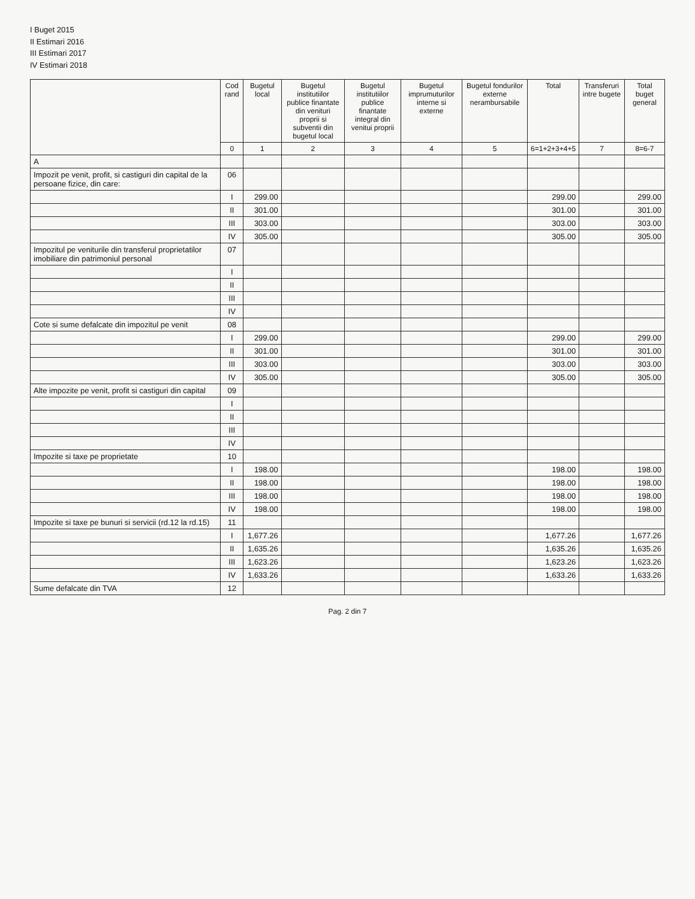I Buget 2015
II Estimari 2016
III Estimari 2017
IV Estimari 2018
| | Cod rand | Bugetul local | Bugetul institutiilor publice finantate din venituri proprii si subventii din bugetul local | Bugetul institutiilor publice finantate integral din venitui proprii | Bugetul imprumuturilor interne si externe | Bugetul fondurilor externe nerambursabile | Total | Transferuri intre bugete | Total buget general |
| --- | --- | --- | --- | --- | --- | --- | --- | --- | --- |
| | 0 | 1 | 2 | 3 | 4 | 5 | 6=1+2+3+4+5 | 7 | 8=6-7 |
| A | | | | | | | | | |
| Impozit pe venit, profit, si castiguri din capital de la persoane fizice, din care: | 06 | | | | | | | | |
| | I | 299.00 | | | | | 299.00 | | 299.00 |
| | II | 301.00 | | | | | 301.00 | | 301.00 |
| | III | 303.00 | | | | | 303.00 | | 303.00 |
| | IV | 305.00 | | | | | 305.00 | | 305.00 |
| Impozitul pe veniturile din transferul proprietatilor imobiliare din patrimoniul personal | 07 | | | | | | | | |
| | I | | | | | | | | |
| | II | | | | | | | | |
| | III | | | | | | | | |
| | IV | | | | | | | | |
| Cote si sume defalcate din impozitul pe venit | 08 | | | | | | | | |
| | I | 299.00 | | | | | 299.00 | | 299.00 |
| | II | 301.00 | | | | | 301.00 | | 301.00 |
| | III | 303.00 | | | | | 303.00 | | 303.00 |
| | IV | 305.00 | | | | | 305.00 | | 305.00 |
| Alte impozite pe venit, profit si castiguri din capital | 09 | | | | | | | | |
| | I | | | | | | | | |
| | II | | | | | | | | |
| | III | | | | | | | | |
| | IV | | | | | | | | |
| Impozite si taxe pe proprietate | 10 | | | | | | | | |
| | I | 198.00 | | | | | 198.00 | | 198.00 |
| | II | 198.00 | | | | | 198.00 | | 198.00 |
| | III | 198.00 | | | | | 198.00 | | 198.00 |
| | IV | 198.00 | | | | | 198.00 | | 198.00 |
| Impozite si taxe pe bunuri si servicii (rd.12 la rd.15) | 11 | | | | | | | | |
| | I | 1,677.26 | | | | | 1,677.26 | | 1,677.26 |
| | II | 1,635.26 | | | | | 1,635.26 | | 1,635.26 |
| | III | 1,623.26 | | | | | 1,623.26 | | 1,623.26 |
| | IV | 1,633.26 | | | | | 1,633.26 | | 1,633.26 |
| Sume defalcate din TVA | 12 | | | | | | | | |
Pag. 2 din 7